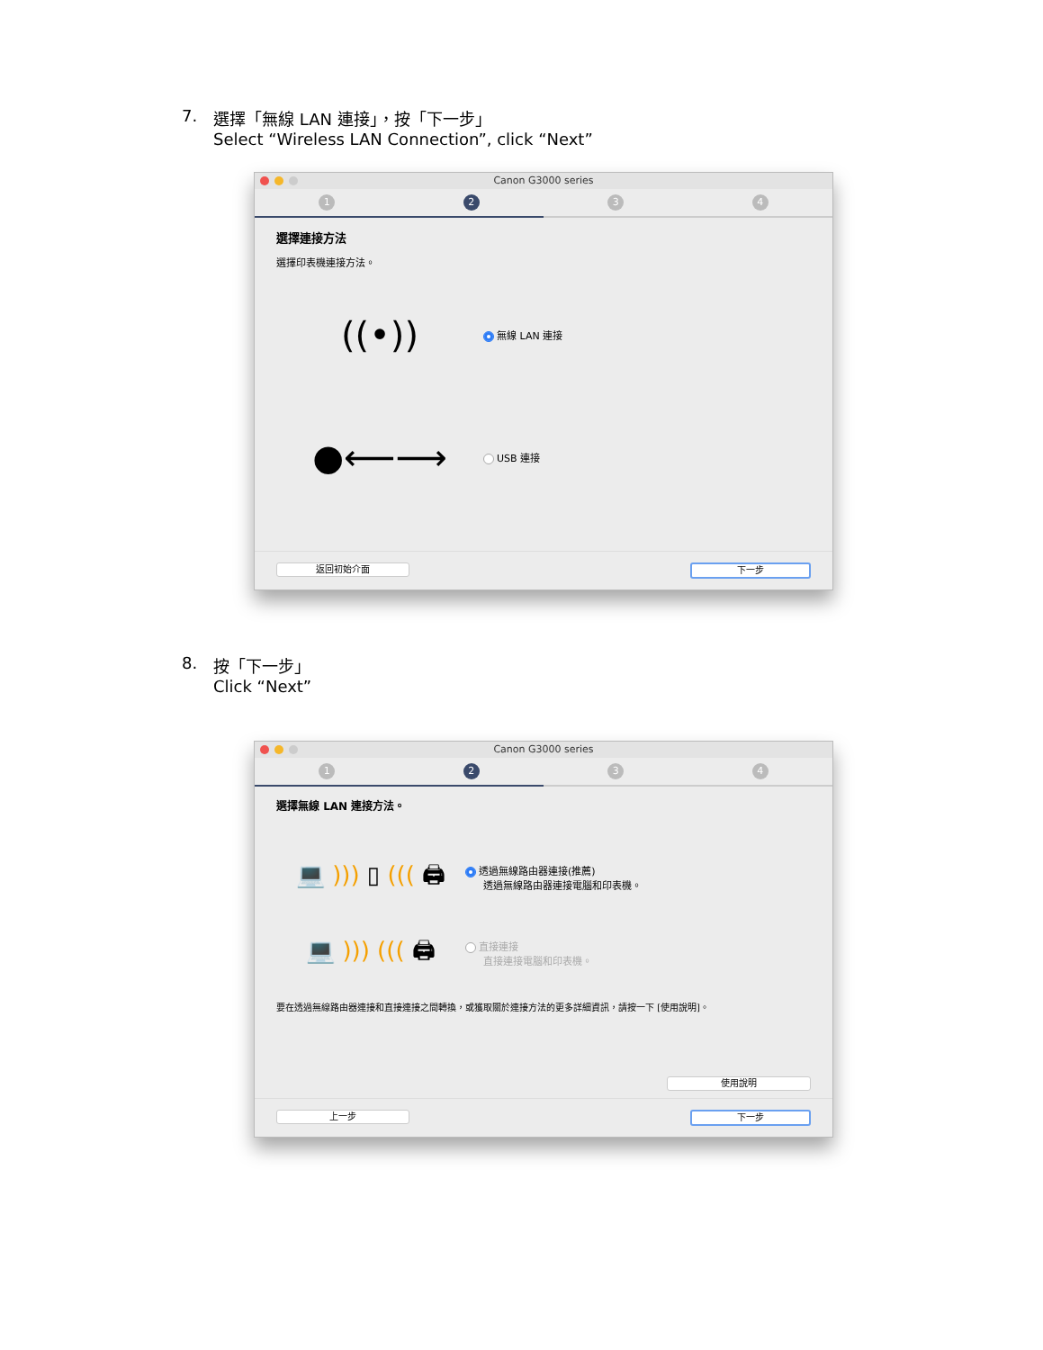7. 選擇「無線 LAN 連接」，按「下一步」
Select “Wireless LAN Connection”, click “Next”
Canon G3000 series
1 2 3 4
選擇連接方法
選擇印表機連接方法。
((•))
無線 LAN 連接
●⟵⟶
USB 連接
返回初始介面 下一步
8. 按「下一步」
Click “Next”
Canon G3000 series
1 2 3 4
選擇無線 LAN 連接方法。
💻 ))) ▯ ((( 🖨
透過無線路由器連接(推薦)
透過無線路由器連接電腦和印表機。
💻 ))) ((( 🖨
直接連接
直接連接電腦和印表機。
要在透過無線路由器連接和直接連接之間轉換，或獲取關於連接方法的更多詳細資訊，請按一下 [使用說明]。
使用說明
上一步 下一步